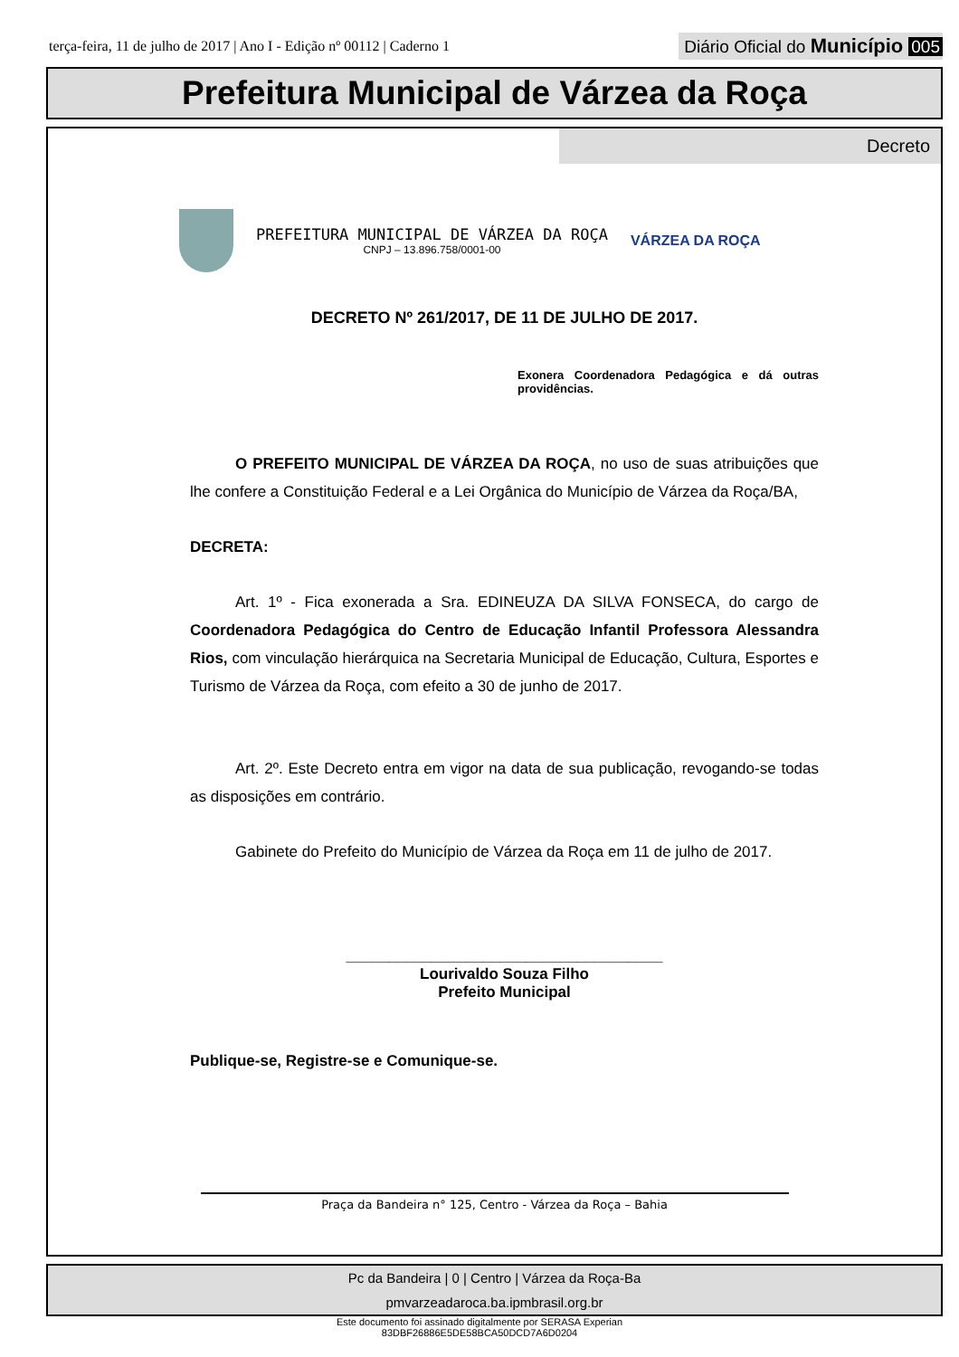terça-feira, 11 de julho de 2017 | Ano I - Edição nº 00112 | Caderno 1
Diário Oficial do Município 005
Prefeitura Municipal de Várzea da Roça
Decreto
PREFEITURA MUNICIPAL DE VÁRZEA DA ROÇA
CNPJ – 13.896.758/0001-00
VÁRZEA DA ROÇA
DECRETO Nº 261/2017, DE 11 DE JULHO DE 2017.
Exonera Coordenadora Pedagógica e dá outras providências.
O PREFEITO MUNICIPAL DE VÁRZEA DA ROÇA, no uso de suas atribuições que lhe confere a Constituição Federal e a Lei Orgânica do Município de Várzea da Roça/BA,
DECRETA:
Art. 1º - Fica exonerada a Sra. EDINEUZA DA SILVA FONSECA, do cargo de Coordenadora Pedagógica do Centro de Educação Infantil Professora Alessandra Rios, com vinculação hierárquica na Secretaria Municipal de Educação, Cultura, Esportes e Turismo de Várzea da Roça, com efeito a 30 de junho de 2017.
Art. 2º. Este Decreto entra em vigor na data de sua publicação, revogando-se todas as disposições em contrário.
Gabinete do Prefeito do Município de Várzea da Roça em 11 de julho de 2017.
_____________________________________
Lourivaldo Souza Filho
Prefeito Municipal
Publique-se, Registre-se e Comunique-se.
Praça da Bandeira n° 125, Centro - Várzea da Roça – Bahia
Pc da Bandeira | 0 | Centro | Várzea da Roça-Ba
pmvarzeadaroca.ba.ipmbrasil.org.br
Este documento foi assinado digitalmente por SERASA Experian
83DBF26886E5DE58BCA50DCD7A6D0204